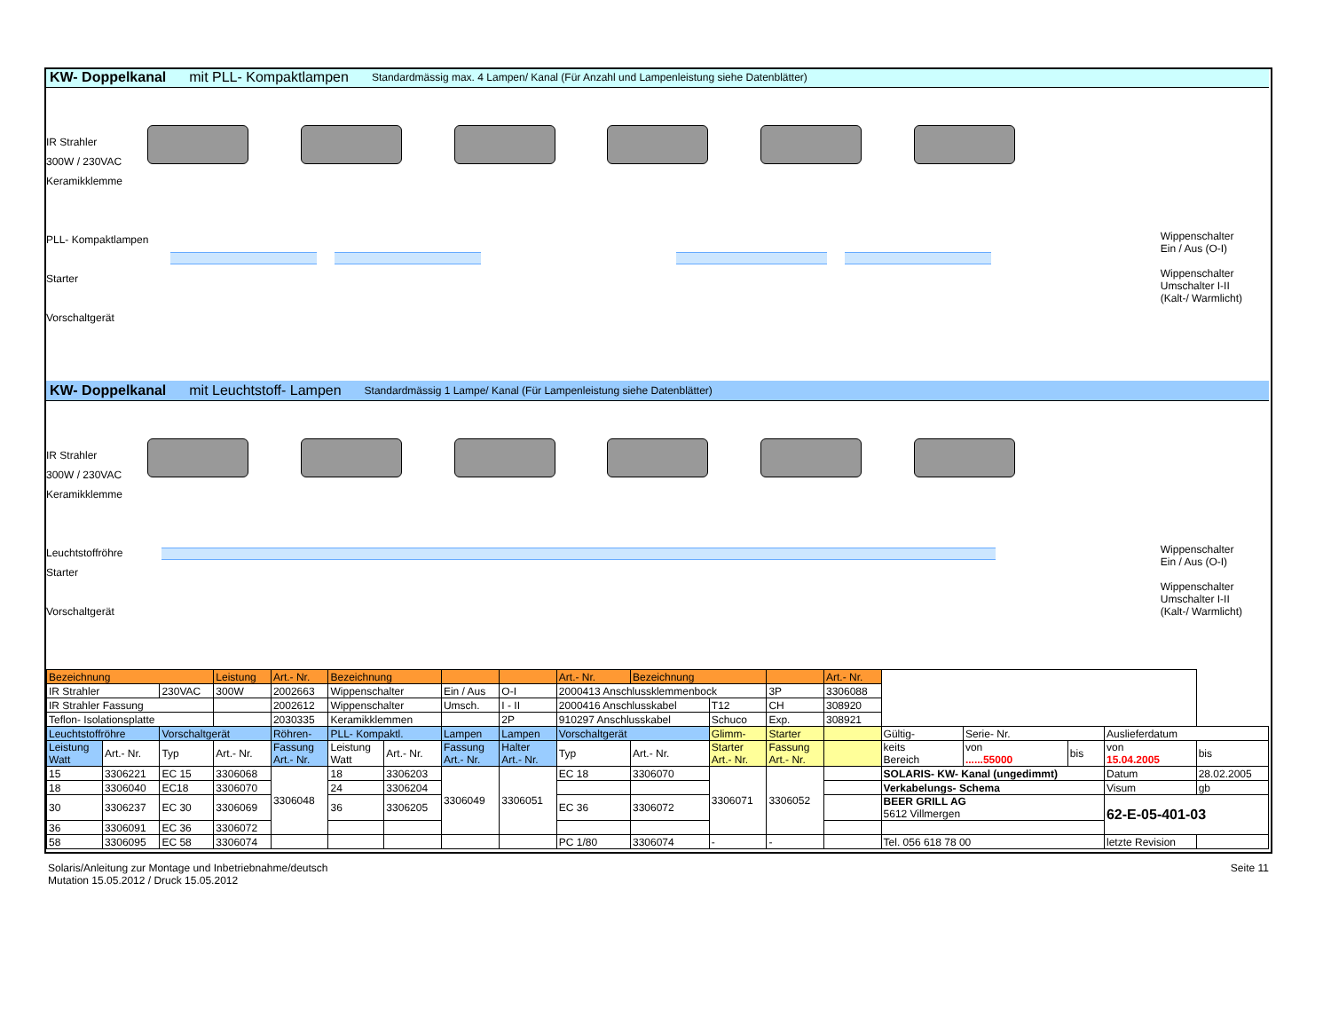KW- Doppelkanal mit PLL- Kompaktlampen Standardmässig max. 4 Lampen/ Kanal (Für Anzahl und Lampenleistung siehe Datenblätter)
IR Strahler
300W / 230VAC
Keramikklemme
PLL- Kompaktlampen
Starter
Vorschaltgerät
Wippenschalter
Ein / Aus (O-I)
Wippenschalter
Umschalter I-II
(Kalt-/ Warmlicht)
KW- Doppelkanal mit Leuchtstoff- Lampen Standardmässig 1 Lampe/ Kanal (Für Lampenleistung siehe Datenblätter)
IR Strahler
300W / 230VAC
Keramikklemme
Leuchtstoffröhre
Starter
Vorschaltgerät
Wippenschalter
Ein / Aus (O-I)
Wippenschalter
Umschalter I-II
(Kalt-/ Warmlicht)
| Bezeichnung | | | Leistung | Art.- Nr. | Bezeichnung | | | | Art.- Nr. | Bezeichnung | | | Art.- Nr. | | | | | |
| IR Strahler | | 230VAC | 300W | 2002663 | Wippenschalter | | Ein / Aus | O-I | 2000413 Anschlussklemmenbock | | | 3P | 3306088 | | | | | |
| IR Strahler Fassung | | | | 2002612 | Wippenschalter | | Umsch. | I - II | 2000416 Anschlusskabel | | T12 | CH | 308920 | | | | | |
| Teflon- Isolationsplatte | | | | 2030335 | Keramikklemmen | | | 2P | 910297 Anschlusskabel | | Schuco | Exp. | 308921 | | | | | |
| Leuchtstoffröhre | | Vorschaltgerät | | Röhren- | PLL- Kompaktl. | | Lampen | Lampen | Vorschaltgerät | | Glimm- | Starter | | Gültig- | Serie- Nr. | | Auslieferdatum | |
| Leistung Watt | Art.- Nr. | Typ | Art.- Nr. | Fassung Art.- Nr. | Leistung Watt | Art.- Nr. | Fassung Art.- Nr. | Halter Art.- Nr. | Typ | Art.- Nr. | Starter Art.- Nr. | Fassung Art.- Nr. | | keits Bereich | von ......55000 | bis | von 15.04.2005 | bis |
| 15 | 3306221 | EC 15 | 3306068 | 3306048 | 18 | 3306203 | 3306049 | 3306051 | EC 18 | 3306070 | 3306071 | 3306052 | | SOLARIS- KW- Kanal (ungedimmt) | | | Datum | 28.02.2005 |
| 18 | 3306040 | EC18 | 3306070 | | 24 | 3306204 | | | | | | | | Verkabelungs- Schema | | | Visum | gb |
| 30 | 3306237 | EC 30 | 3306069 | | 36 | 3306205 | | | EC 36 | 3306072 | | | | BEER GRILL AG 5612 Villmergen | | | 62-E-05-401-03 | |
| 36 | 3306091 | EC 36 | 3306072 | | | | | | | | | | | | | | | |
| 58 | 3306095 | EC 58 | 3306074 | | | | | | PC 1/80 | 3306074 | - | - | | Tel. 056 618 78 00 | | | letzte Revision | |
Solaris/Anleitung zur Montage und Inbetriebnahme/deutsch
Mutation 15.05.2012 / Druck 15.05.2012
Seite 11